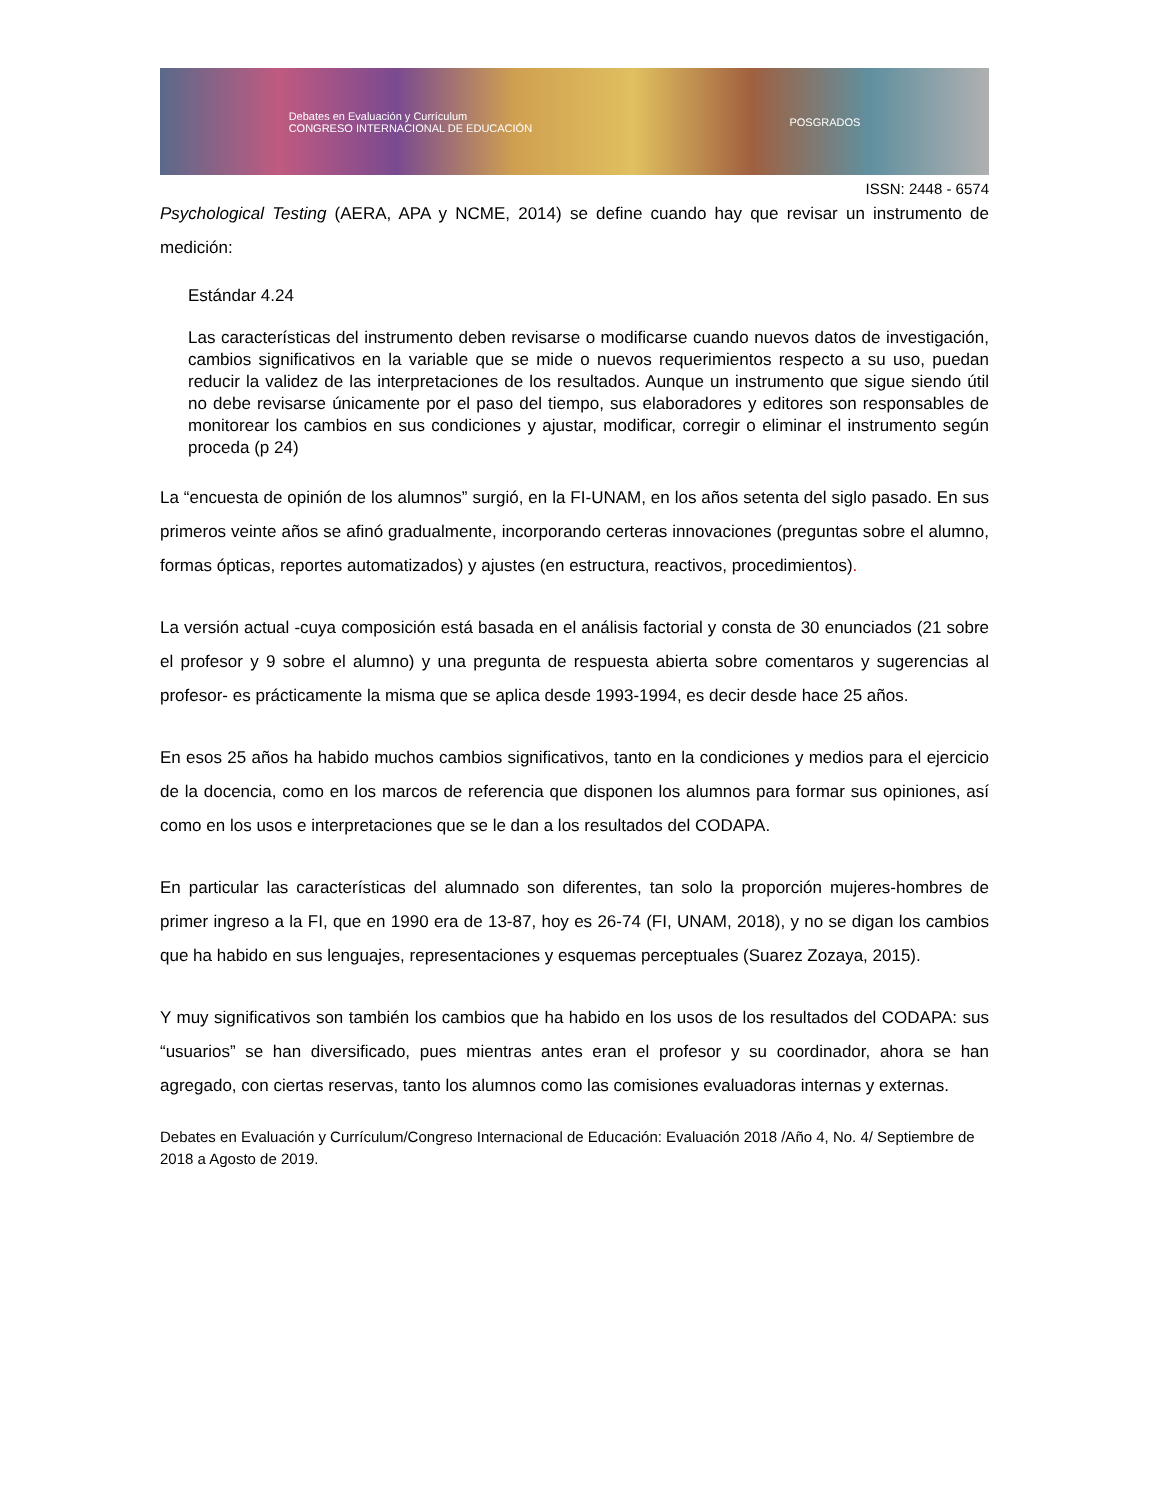Debates en Evaluación y Currículum
CONGRESO INTERNACIONAL DE EDUCACIÓN POSGRADOS
ISSN: 2448 - 6574
Psychological Testing (AERA, APA y NCME, 2014) se define cuando hay que revisar un instrumento de medición:
Estándar 4.24
Las características del instrumento deben revisarse o modificarse cuando nuevos datos de investigación, cambios significativos en la variable que se mide o nuevos requerimientos respecto a su uso, puedan reducir la validez de las interpretaciones de los resultados. Aunque un instrumento que sigue siendo útil no debe revisarse únicamente por el paso del tiempo, sus elaboradores y editores son responsables de monitorear los cambios en sus condiciones y ajustar, modificar, corregir o eliminar el instrumento según proceda (p 24)
La “encuesta de opinión de los alumnos” surgió, en la FI-UNAM, en los años setenta del siglo pasado. En sus primeros veinte años se afinó gradualmente, incorporando certeras innovaciones (preguntas sobre el alumno, formas ópticas, reportes automatizados) y ajustes (en estructura, reactivos, procedimientos).
La versión actual -cuya composición está basada en el análisis factorial y consta de 30 enunciados (21 sobre el profesor y 9 sobre el alumno) y una pregunta de respuesta abierta sobre comentaros y sugerencias al profesor- es prácticamente la misma que se aplica desde 1993-1994, es decir desde hace 25 años.
En esos 25 años ha habido muchos cambios significativos, tanto en la condiciones y medios para el ejercicio de la docencia, como en los marcos de referencia que disponen los alumnos para formar sus opiniones, así como en los usos e interpretaciones que se le dan a los resultados del CODAPA.
En particular las características del alumnado son diferentes, tan solo la proporción mujeres-hombres de primer ingreso a la FI, que en 1990 era de 13-87, hoy es 26-74 (FI, UNAM, 2018), y no se digan los cambios que ha habido en sus lenguajes, representaciones y esquemas perceptuales (Suarez Zozaya, 2015).
Y muy significativos son también los cambios que ha habido en los usos de los resultados del CODAPA: sus “usuarios” se han diversificado, pues mientras antes eran el profesor y su coordinador, ahora se han agregado, con ciertas reservas, tanto los alumnos como las comisiones evaluadoras internas y externas.
Debates en Evaluación y Currículum/Congreso Internacional de Educación: Evaluación 2018 /Año 4, No. 4/ Septiembre de 2018 a Agosto de 2019.